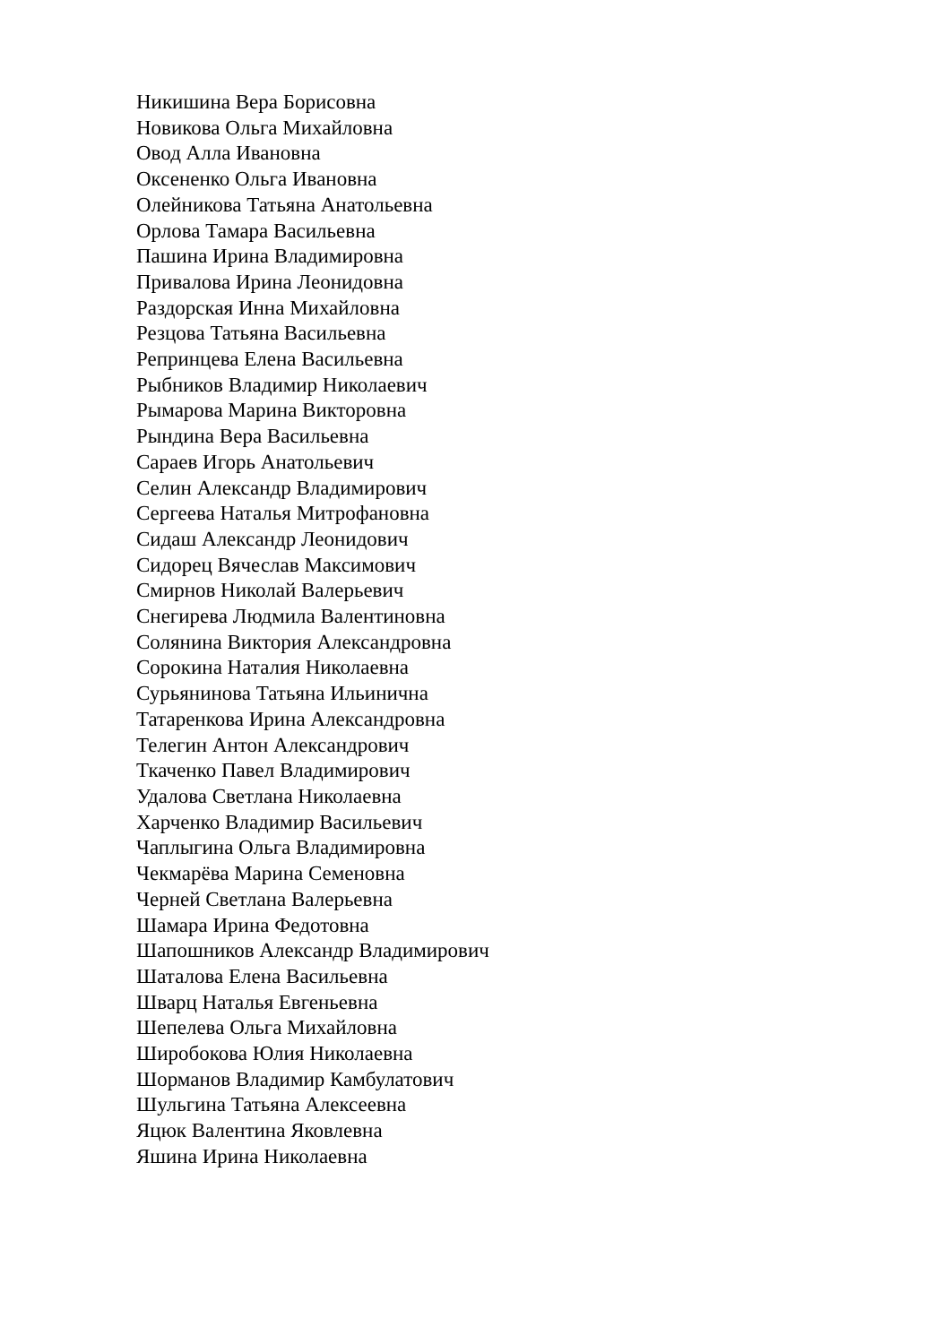Никишина Вера Борисовна
Новикова Ольга Михайловна
Овод Алла Ивановна
Оксененко Ольга Ивановна
Олейникова Татьяна Анатольевна
Орлова Тамара Васильевна
Пашина Ирина Владимировна
Привалова Ирина Леонидовна
Раздорская Инна Михайловна
Резцова Татьяна Васильевна
Репринцева Елена Васильевна
Рыбников Владимир Николаевич
Рымарова Марина Викторовна
Рындина Вера Васильевна
Сараев Игорь Анатольевич
Селин Александр Владимирович
Сергеева Наталья Митрофановна
Сидаш Александр Леонидович
Сидорец Вячеслав Максимович
Смирнов Николай Валерьевич
Снегирева Людмила Валентиновна
Солянина Виктория Александровна
Сорокина Наталия Николаевна
Сурьянинова Татьяна Ильинична
Татаренкова Ирина Александровна
Телегин Антон Александрович
Ткаченко Павел Владимирович
Удалова Светлана Николаевна
Харченко Владимир Васильевич
Чаплыгина Ольга Владимировна
Чекмарёва Марина Семеновна
Черней Светлана Валерьевна
Шамара Ирина Федотовна
Шапошников Александр Владимирович
Шаталова Елена Васильевна
Шварц Наталья Евгеньевна
Шепелева Ольга Михайловна
Широбокова Юлия Николаевна
Шорманов Владимир Камбулатович
Шульгина Татьяна Алексеевна
Яцюк Валентина Яковлевна
Яшина Ирина Николаевна